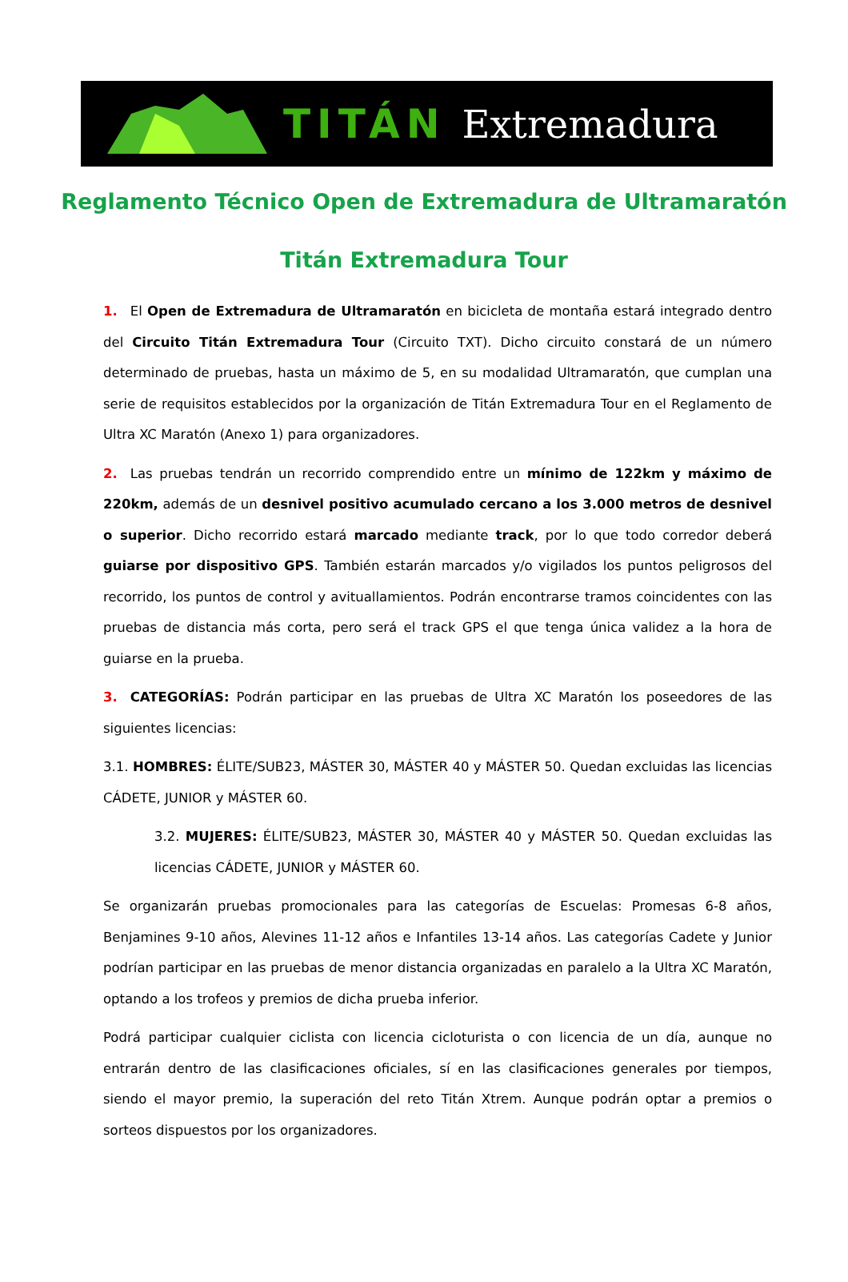TITÁN Extremadura
Reglamento Técnico Open de Extremadura de Ultramaratón
Titán Extremadura Tour
1. El Open de Extremadura de Ultramaratón en bicicleta de montaña estará integrado dentro del Circuito Titán Extremadura Tour (Circuito TXT). Dicho circuito constará de un número determinado de pruebas, hasta un máximo de 5, en su modalidad Ultramaratón, que cumplan una serie de requisitos establecidos por la organización de Titán Extremadura Tour en el Reglamento de Ultra XC Maratón (Anexo 1) para organizadores.
2. Las pruebas tendrán un recorrido comprendido entre un mínimo de 122km y máximo de 220km, además de un desnivel positivo acumulado cercano a los 3.000 metros de desnivel o superior. Dicho recorrido estará marcado mediante track, por lo que todo corredor deberá guiarse por dispositivo GPS. También estarán marcados y/o vigilados los puntos peligrosos del recorrido, los puntos de control y avituallamientos. Podrán encontrarse tramos coincidentes con las pruebas de distancia más corta, pero será el track GPS el que tenga única validez a la hora de guiarse en la prueba.
3. CATEGORÍAS: Podrán participar en las pruebas de Ultra XC Maratón los poseedores de las siguientes licencias:
3.1. HOMBRES: ÉLITE/SUB23, MÁSTER 30, MÁSTER 40 y MÁSTER 50. Quedan excluidas las licencias CÁDETE, JUNIOR y MÁSTER 60.
3.2. MUJERES: ÉLITE/SUB23, MÁSTER 30, MÁSTER 40 y MÁSTER 50. Quedan excluidas las licencias CÁDETE, JUNIOR y MÁSTER 60.
Se organizarán pruebas promocionales para las categorías de Escuelas: Promesas 6-8 años, Benjamines 9-10 años, Alevines 11-12 años e Infantiles 13-14 años. Las categorías Cadete y Junior podrían participar en las pruebas de menor distancia organizadas en paralelo a la Ultra XC Maratón, optando a los trofeos y premios de dicha prueba inferior.
Podrá participar cualquier ciclista con licencia cicloturista o con licencia de un día, aunque no entrarán dentro de las clasificaciones oficiales, sí en las clasificaciones generales por tiempos, siendo el mayor premio, la superación del reto Titán Xtrem. Aunque podrán optar a premios o sorteos dispuestos por los organizadores.